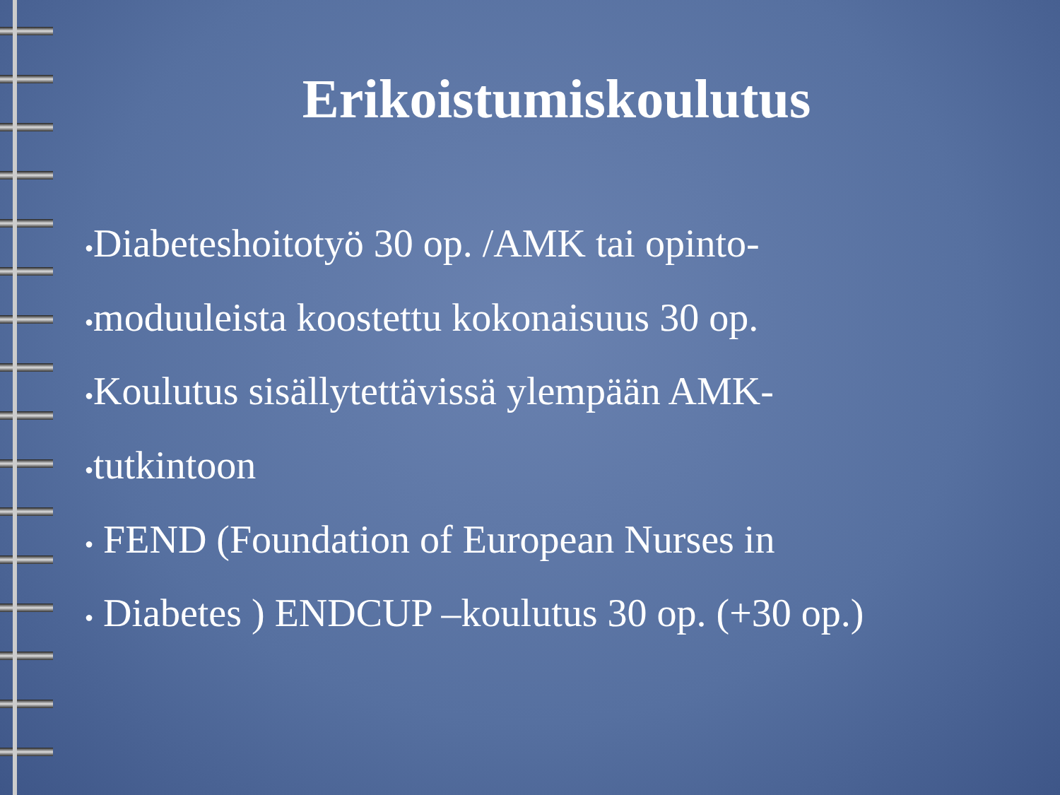Erikoistumiskoulutus
●Diabeteshoitotyö 30 op. /AMK tai opinto-
●moduuleista koostettu kokonaisuus 30 op.
●Koulutus sisällytettävissä ylempään AMK-
●tutkintoon
● FEND (Foundation of European Nurses in
● Diabetes ) ENDCUP –koulutus 30 op. (+30 op.)